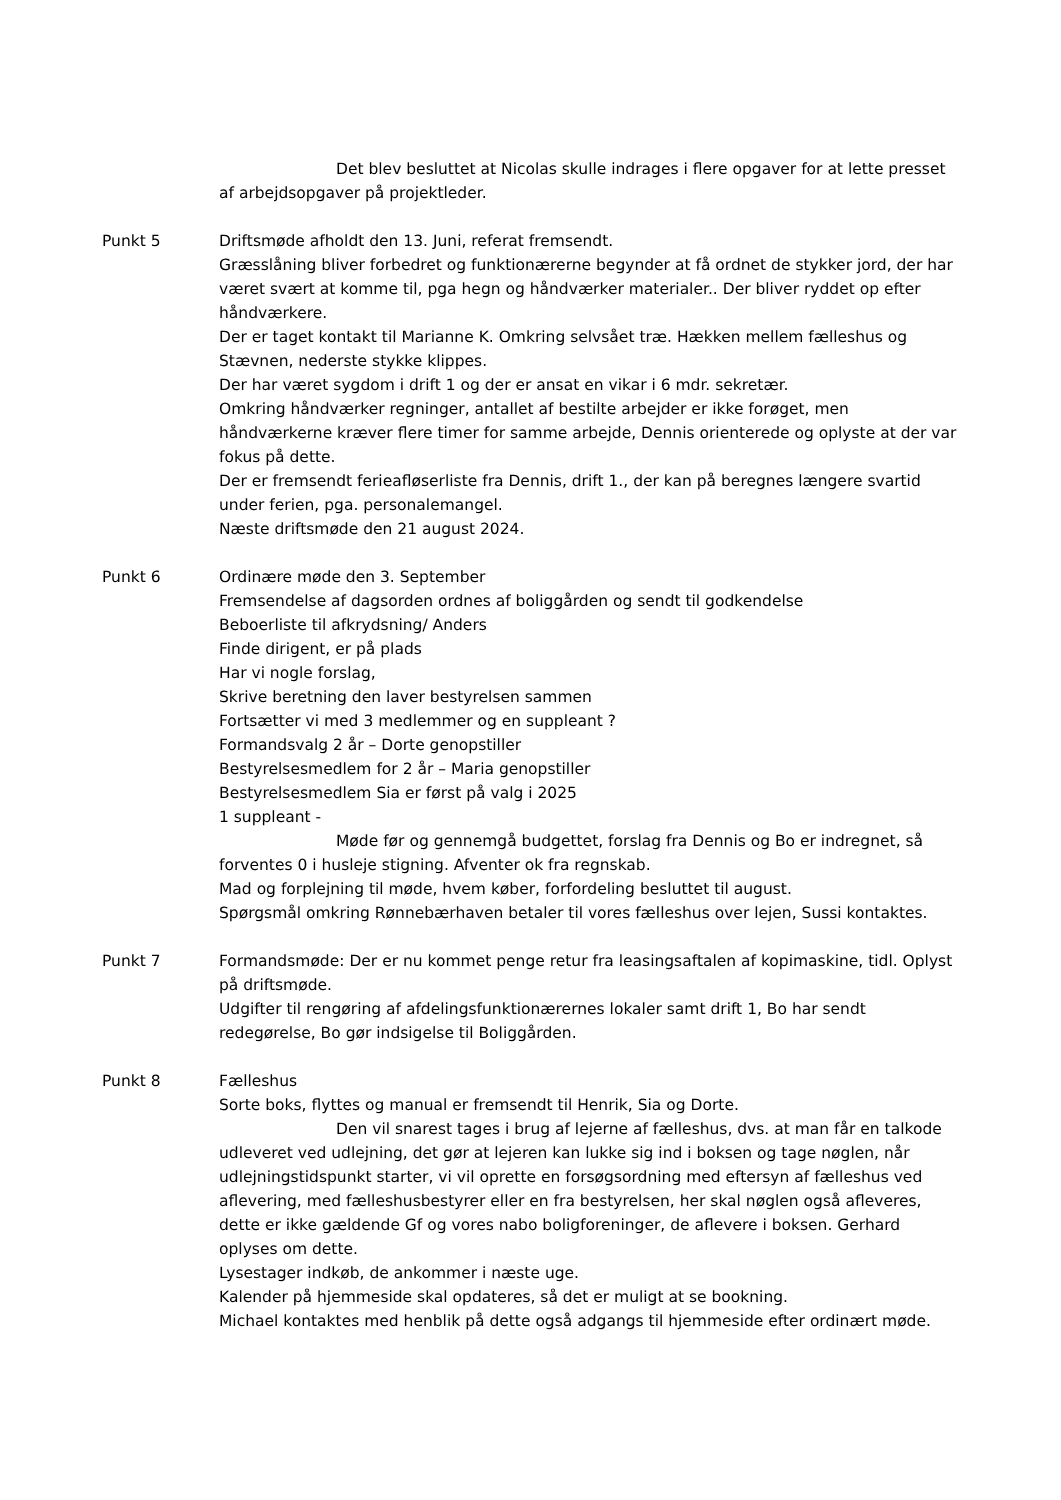Det blev besluttet at Nicolas skulle indrages i flere opgaver for at lette presset af arbejdsopgaver på projektleder.
Punkt 5 Driftsmøde afholdt den 13. Juni, referat fremsendt.
Græsslåning bliver forbedret og funktionærerne begynder at få ordnet de stykker jord, der har været svært at komme til, pga hegn og håndværker materialer.. Der bliver ryddet op efter håndværkere.
Der er taget kontakt til Marianne K. Omkring selvsået træ. Hækken mellem fælleshus og Stævnen, nederste stykke klippes.
Der har været sygdom i drift 1 og der er ansat en vikar i 6 mdr. sekretær.
Omkring håndværker regninger, antallet af bestilte arbejder er ikke forøget, men håndværkerne kræver flere timer for samme arbejde, Dennis orienterede og oplyste at der var fokus på dette.
Der er fremsendt ferieafløserliste fra Dennis, drift 1., der kan på beregnes længere svartid under ferien, pga. personalemangel.
Næste driftsmøde den 21 august 2024.
Punkt 6 Ordinære møde den 3. September
Fremsendelse af dagsorden ordnes af boliggården og sendt til godkendelse
Beboerliste til afkrydsning/ Anders
Finde dirigent, er på plads
Har vi nogle forslag,
Skrive beretning den laver bestyrelsen sammen
Fortsætter vi med 3 medlemmer og en suppleant ?
Formandsvalg 2 år – Dorte genopstiller
Bestyrelsesmedlem for 2 år – Maria genopstiller
Bestyrelsesmedlem Sia er først på valg i 2025
1 suppleant -
Møde før og gennemgå budgettet, forslag fra Dennis og Bo er indregnet, så forventes 0 i husleje stigning. Afventer ok fra regnskab.
Mad og forplejning til møde, hvem køber, forfordeling besluttet til august.
Spørgsmål omkring Rønnebærhaven betaler til vores fælleshus over lejen, Sussi kontaktes.
Punkt 7 Formandsmøde: Der er nu kommet penge retur fra leasingsaftalen af kopimaskine, tidl. Oplyst på driftsmøde.
Udgifter til rengøring af afdelingsfunktionærernes lokaler samt drift 1, Bo har sendt redegørelse, Bo gør indsigelse til Boliggården.
Punkt 8 Fælleshus
Sorte boks, flyttes og manual er fremsendt til Henrik, Sia og Dorte.
Den vil snarest tages i brug af lejerne af fælleshus, dvs. at man får en talkode udleveret ved udlejning, det gør at lejeren kan lukke sig ind i boksen og tage nøglen, når udlejningstidspunkt starter, vi vil oprette en forsøgsordning med eftersyn af fælleshus ved aflevering, med fælleshusbestyrer eller en fra bestyrelsen, her skal nøglen også afleveres, dette er ikke gældende Gf og vores nabo boligforeninger, de aflevere i boksen. Gerhard oplyses om dette.
Lysestager indkøb, de ankommer i næste uge.
Kalender på hjemmeside skal opdateres, så det er muligt at se bookning.
Michael kontaktes med henblik på dette også adgangs til hjemmeside efter ordinært møde.